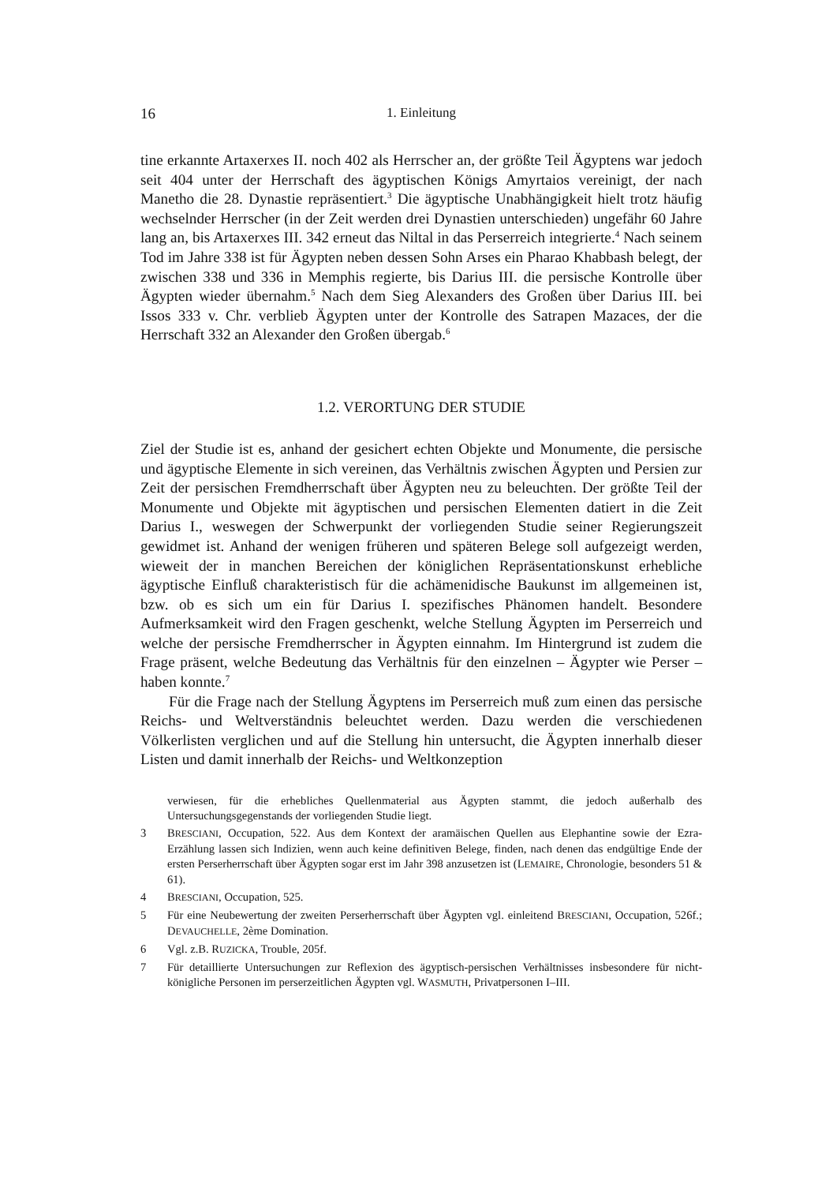16 1. Einleitung
tine erkannte Artaxerxes II. noch 402 als Herrscher an, der größte Teil Ägyptens war jedoch seit 404 unter der Herrschaft des ägyptischen Königs Amyrtaios vereinigt, der nach Manetho die 28. Dynastie repräsentiert.<sup>3</sup> Die ägyptische Unabhängigkeit hielt trotz häufig wechselnder Herrscher (in der Zeit werden drei Dynastien unterschieden) ungefähr 60 Jahre lang an, bis Artaxerxes III. 342 erneut das Niltal in das Perserreich integrierte.<sup>4</sup> Nach seinem Tod im Jahre 338 ist für Ägypten neben dessen Sohn Arses ein Pharao Khabbash belegt, der zwischen 338 und 336 in Memphis regierte, bis Darius III. die persische Kontrolle über Ägypten wieder übernahm.<sup>5</sup> Nach dem Sieg Alexanders des Großen über Darius III. bei Issos 333 v. Chr. verblieb Ägypten unter der Kontrolle des Satrapen Mazaces, der die Herrschaft 332 an Alexander den Großen übergab.<sup>6</sup>
1.2. VERORTUNG DER STUDIE
Ziel der Studie ist es, anhand der gesichert echten Objekte und Monumente, die persische und ägyptische Elemente in sich vereinen, das Verhältnis zwischen Ägypten und Persien zur Zeit der persischen Fremdherrschaft über Ägypten neu zu beleuchten. Der größte Teil der Monumente und Objekte mit ägyptischen und persischen Elementen datiert in die Zeit Darius I., weswegen der Schwerpunkt der vorliegenden Studie seiner Regierungszeit gewidmet ist. Anhand der wenigen früheren und späteren Belege soll aufgezeigt werden, wieweit der in manchen Bereichen der königlichen Repräsentationskunst erhebliche ägyptische Einfluß charakteristisch für die achämenidische Baukunst im allgemeinen ist, bzw. ob es sich um ein für Darius I. spezifisches Phänomen handelt. Besondere Aufmerksamkeit wird den Fragen geschenkt, welche Stellung Ägypten im Perserreich und welche der persische Fremdherrscher in Ägypten einnahm. Im Hintergrund ist zudem die Frage präsent, welche Bedeutung das Verhältnis für den einzelnen – Ägypter wie Perser – haben konnte.<sup>7</sup>
Für die Frage nach der Stellung Ägyptens im Perserreich muß zum einen das persische Reichs- und Weltverständnis beleuchtet werden. Dazu werden die verschiedenen Völkerlisten verglichen und auf die Stellung hin untersucht, die Ägypten innerhalb dieser Listen und damit innerhalb der Reichs- und Weltkonzeption
verwiesen, für die erhebliches Quellenmaterial aus Ägypten stammt, die jedoch außerhalb des Untersuchungsgegenstands der vorliegenden Studie liegt.
3 BRESCIANI, Occupation, 522. Aus dem Kontext der aramäischen Quellen aus Elephantine sowie der Ezra-Erzählung lassen sich Indizien, wenn auch keine definitiven Belege, finden, nach denen das endgültige Ende der ersten Perserherrschaft über Ägypten sogar erst im Jahr 398 anzusetzen ist (LEMAIRE, Chronologie, besonders 51 & 61).
4 BRESCIANI, Occupation, 525.
5 Für eine Neubewertung der zweiten Perserherrschaft über Ägypten vgl. einleitend BRESCIANI, Occupation, 526f.; DEVAUCHELLE, 2ème Domination.
6 Vgl. z.B. RUZICKA, Trouble, 205f.
7 Für detaillierte Untersuchungen zur Reflexion des ägyptisch-persischen Verhältnisses insbesondere für nicht-königliche Personen im perserzeitlichen Ägypten vgl. WASMUTH, Privatpersonen I–III.